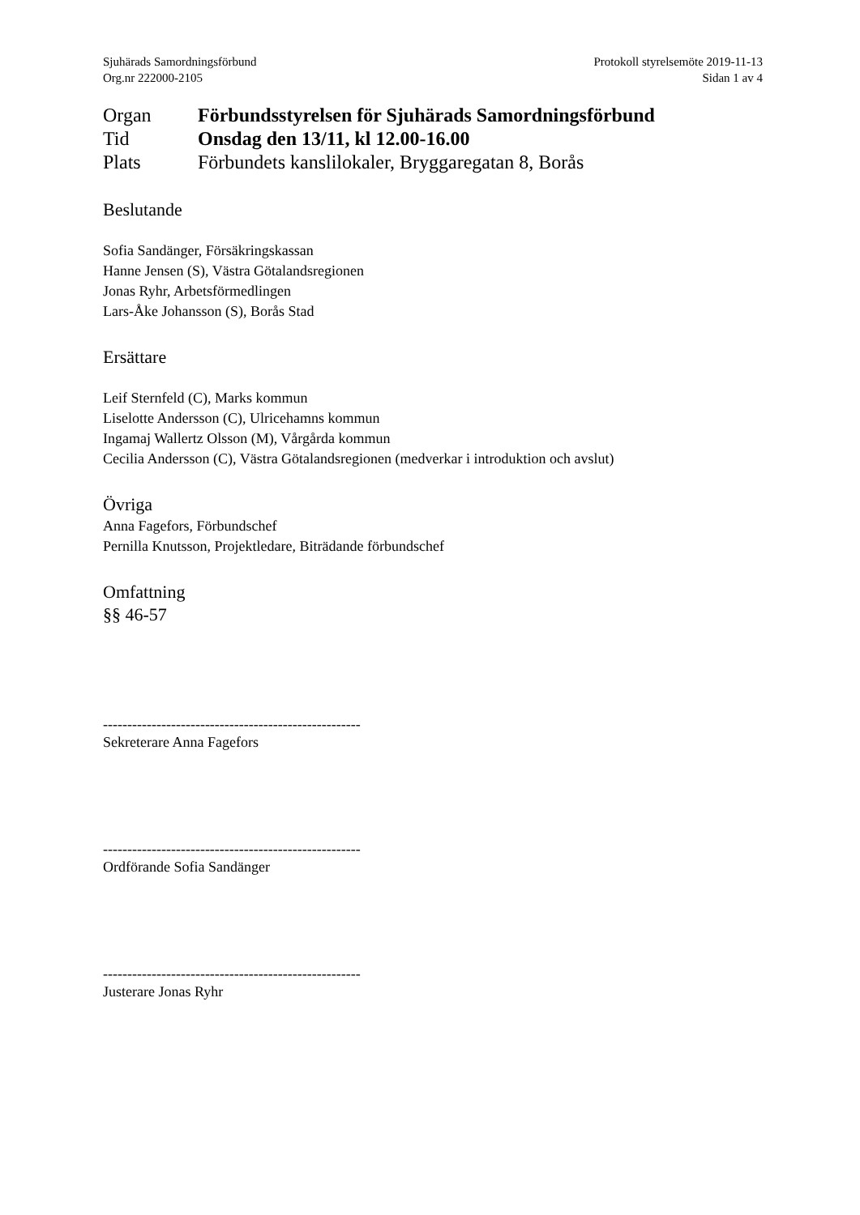Sjuhärads Samordningsförbund
Org.nr 222000-2105
Protokoll styrelsemöte 2019-11-13
Sidan 1 av 4
Organ Förbundsstyrelsen för Sjuhärads Samordningsförbund
Tid Onsdag den 13/11, kl 12.00-16.00
Plats Förbundets kanslilokaler, Bryggaregatan 8, Borås
Beslutande
Sofia Sandänger, Försäkringskassan
Hanne Jensen (S), Västra Götalandsregionen
Jonas Ryhr, Arbetsförmedlingen
Lars-Åke Johansson (S), Borås Stad
Ersättare
Leif Sternfeld (C), Marks kommun
Liselotte Andersson (C), Ulricehamns kommun
Ingamaj Wallertz Olsson (M), Vårgårda kommun
Cecilia Andersson (C), Västra Götalandsregionen (medverkar i introduktion och avslut)
Övriga
Anna Fagefors, Förbundschef
Pernilla Knutsson, Projektledare, Biträdande förbundschef
Omfattning
§§ 46-57
-----------------------------------------------------
Sekreterare Anna Fagefors
-----------------------------------------------------
Ordförande Sofia Sandänger
-----------------------------------------------------
Justerare Jonas Ryhr